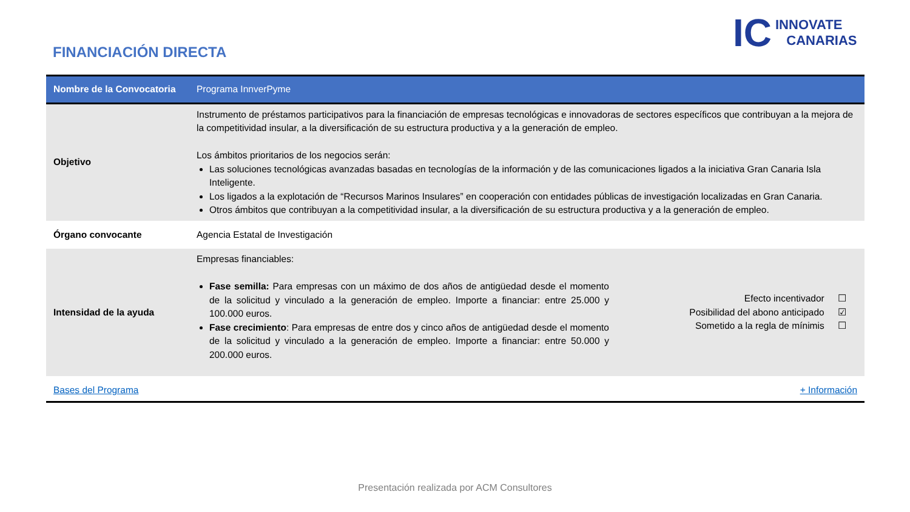FINANCIACIÓN DIRECTA
IC INNOVATE
CANARIAS
| Nombre de la Convocatoria | Programa InnverPyme | |
| Objetivo | Instrumento de préstamos participativos para la financiación de empresas tecnológicas e innovadoras de sectores específicos que contribuyan a la mejora de la competitividad insular, a la diversificación de su estructura productiva y a la generación de empleo. Los ámbitos prioritarios de los negocios serán: Las soluciones tecnológicas avanzadas basadas en tecnologías de la información y de las comunicaciones ligados a la iniciativa Gran Canaria Isla Inteligente. Los ligados a la explotación de “Recursos Marinos Insulares” en cooperación con entidades públicas de investigación localizadas en Gran Canaria. Otros ámbitos que contribuyan a la competitividad insular, a la diversificación de su estructura productiva y a la generación de empleo. | |
| Órgano convocante | Agencia Estatal de Investigación | |
| Intensidad de la ayuda | Empresas financiables: Fase semilla: Para empresas con un máximo de dos años de antigüedad desde el momento de la solicitud y vinculado a la generación de empleo. Importe a financiar: entre 25.000 y 100.000 euros. Fase crecimiento : Para empresas de entre dos y cinco años de antigüedad desde el momento de la solicitud y vinculado a la generación de empleo. Importe a financiar: entre 50.000 y 200.000 euros. | Efecto incentivador ☐ Posibilidad del abono anticipado ☑ Sometido a la regla de mínimis ☐ |
| Bases del Programa | | + Información |
Presentación realizada por ACM Consultores